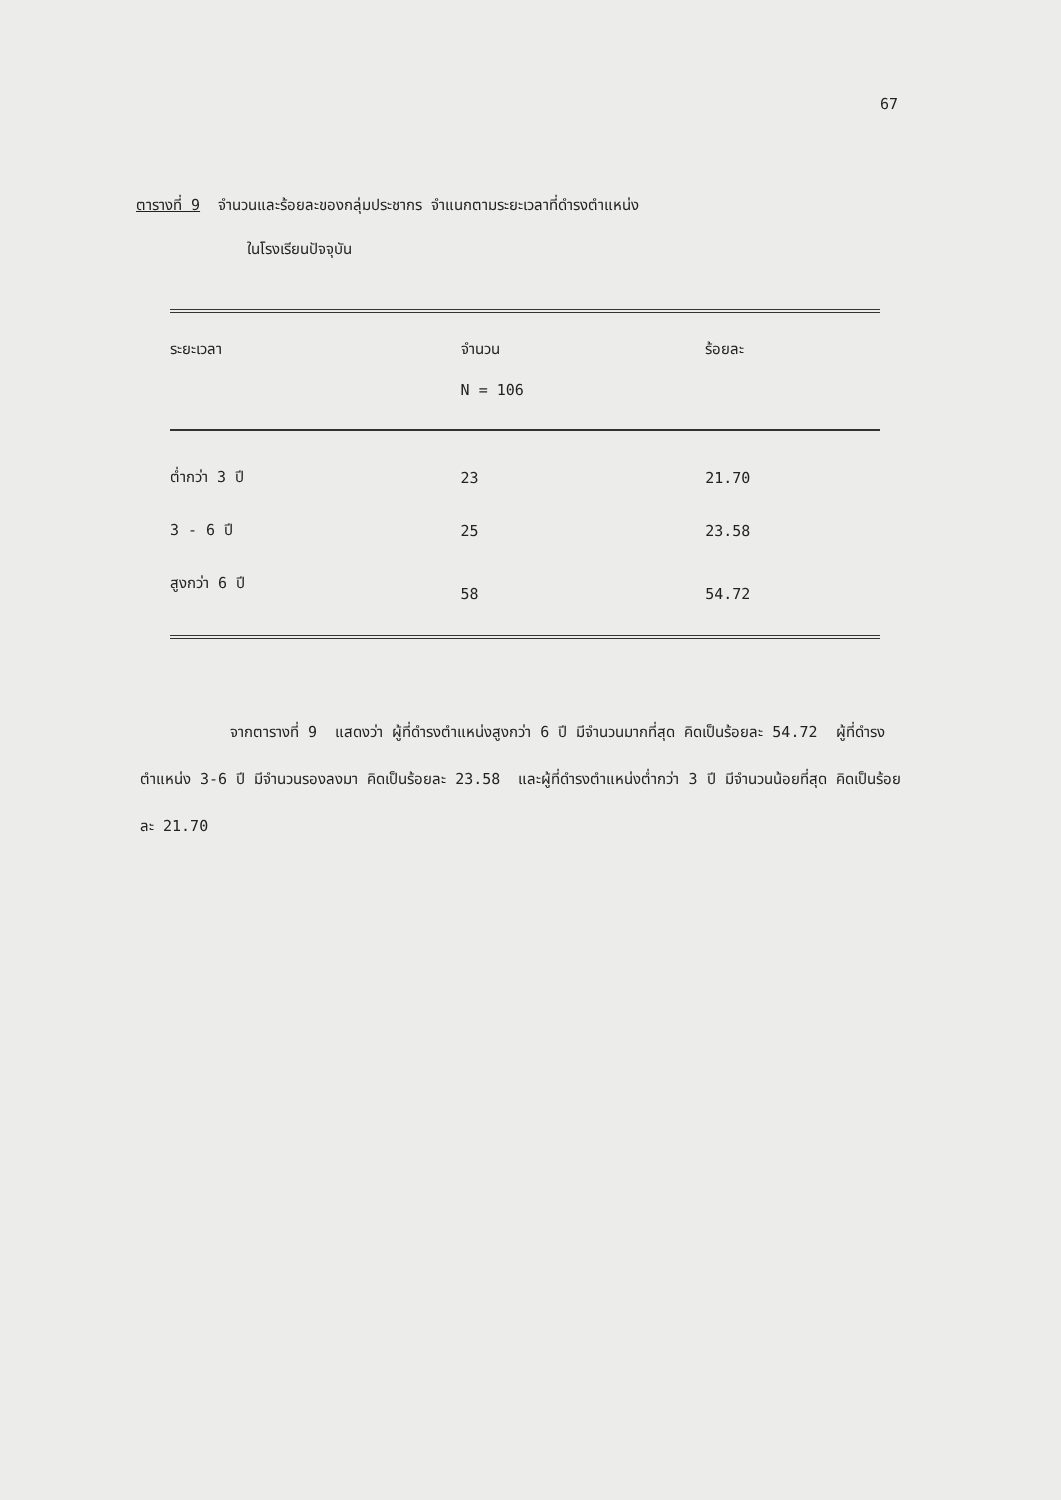67
ตารางที่ 9 จำนวนและร้อยละของกลุ่มประชากร จำแนกตามระยะเวลาที่ดำรงตำแหน่ง
ในโรงเรียนปัจจุบัน
| ระยะเวลา | จำนวน | ร้อยละ |
| --- | --- | --- |
| | N = 106 | |
| ต่ำกว่า 3 ปี | 23 | 21.70 |
| 3 - 6 ปี | 25 | 23.58 |
| สูงกว่า 6 ปี | 58 | 54.72 |
จากตารางที่ 9 แสดงว่า ผู้ที่ดำรงตำแหน่งสูงกว่า 6 ปี มีจำนวนมากที่สุด คิดเป็นร้อยละ 54.72 ผู้ที่ดำรงตำแหน่ง 3-6 ปี มีจำนวนรองลงมา คิดเป็นร้อยละ 23.58 และผู้ที่ดำรงตำแหน่งต่ำกว่า 3 ปี มีจำนวนน้อยที่สุด คิดเป็นร้อยละ 21.70